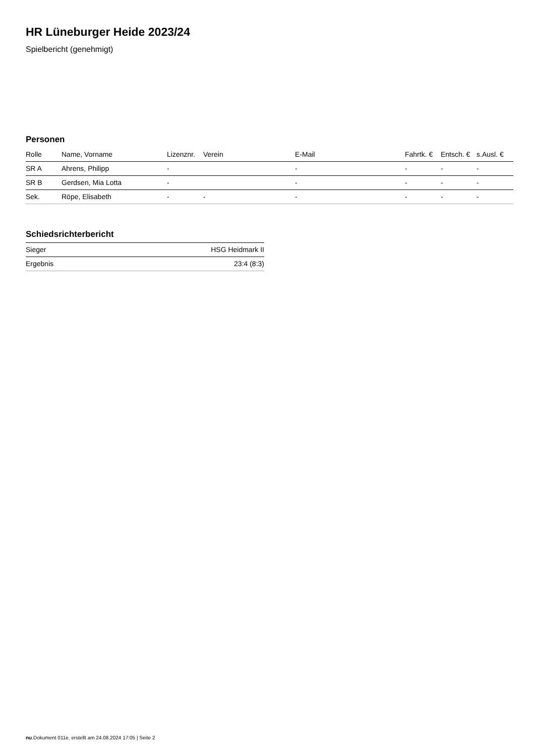HR Lüneburger Heide 2023/24
Spielbericht (genehmigt)
Personen
| Rolle | Name, Vorname | Lizenznr. | Verein | E-Mail | Fahrtk. € | Entsch. € | s.Ausl. € |
| --- | --- | --- | --- | --- | --- | --- | --- |
| SR A | Ahrens, Philipp | - | | - | - | - | - |
| SR B | Gerdsen, Mia Lotta | - | | - | - | - | - |
| Sek. | Röpe, Elisabeth | - | - | - | - | - | - |
Schiedsrichterbericht
| Sieger | HSG Heidmark II |
| Ergebnis | 23:4 (8:3) |
nu.Dokument 011e, erstellt am 24.08.2024 17:05 | Seite 2